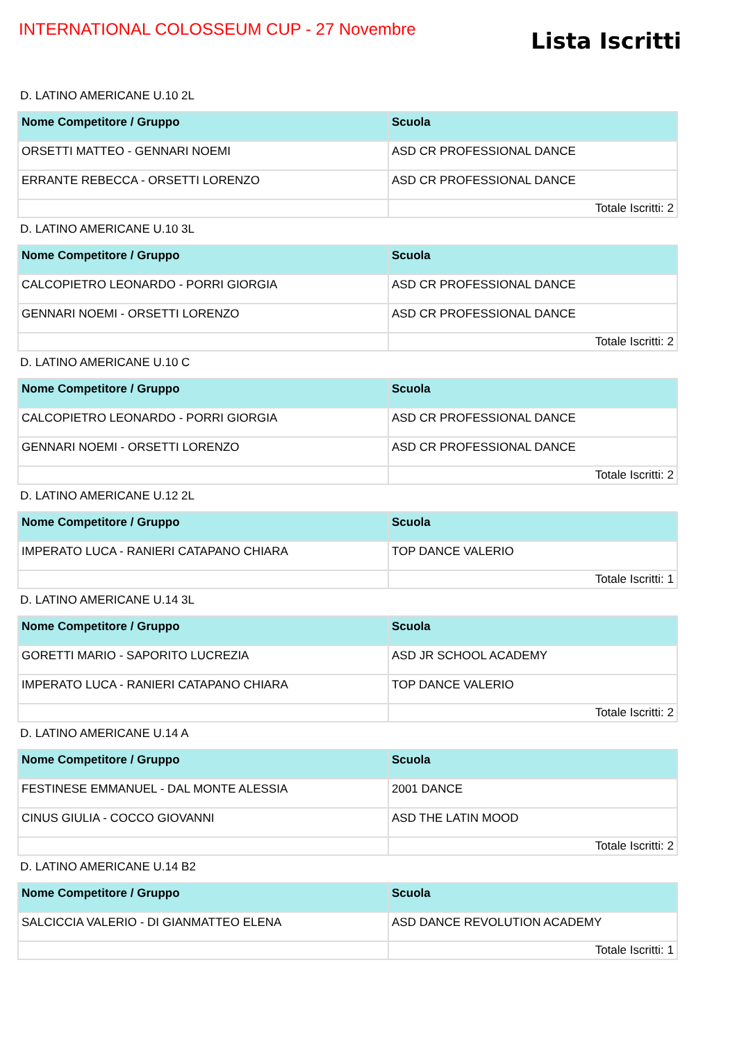INTERNATIONAL COLOSSEUM CUP - 27 Novembre
Lista Iscritti
D. LATINO AMERICANE U.10 2L
| Nome Competitore / Gruppo | Scuola |
| --- | --- |
| ORSETTI MATTEO - GENNARI NOEMI | ASD CR PROFESSIONAL DANCE |
| ERRANTE REBECCA - ORSETTI LORENZO | ASD CR PROFESSIONAL DANCE |
| | Totale Iscritti: 2 |
D. LATINO AMERICANE U.10 3L
| Nome Competitore / Gruppo | Scuola |
| --- | --- |
| CALCOPIETRO LEONARDO - PORRI GIORGIA | ASD CR PROFESSIONAL DANCE |
| GENNARI NOEMI - ORSETTI LORENZO | ASD CR PROFESSIONAL DANCE |
| | Totale Iscritti: 2 |
D. LATINO AMERICANE U.10 C
| Nome Competitore / Gruppo | Scuola |
| --- | --- |
| CALCOPIETRO LEONARDO - PORRI GIORGIA | ASD CR PROFESSIONAL DANCE |
| GENNARI NOEMI - ORSETTI LORENZO | ASD CR PROFESSIONAL DANCE |
| | Totale Iscritti: 2 |
D. LATINO AMERICANE U.12 2L
| Nome Competitore / Gruppo | Scuola |
| --- | --- |
| IMPERATO LUCA - RANIERI CATAPANO CHIARA | TOP DANCE VALERIO |
| | Totale Iscritti: 1 |
D. LATINO AMERICANE U.14 3L
| Nome Competitore / Gruppo | Scuola |
| --- | --- |
| GORETTI MARIO - SAPORITO LUCREZIA | ASD JR SCHOOL ACADEMY |
| IMPERATO LUCA - RANIERI CATAPANO CHIARA | TOP DANCE VALERIO |
| | Totale Iscritti: 2 |
D. LATINO AMERICANE U.14 A
| Nome Competitore / Gruppo | Scuola |
| --- | --- |
| FESTINESE EMMANUEL - DAL MONTE ALESSIA | 2001 DANCE |
| CINUS GIULIA - COCCO GIOVANNI | ASD THE LATIN MOOD |
| | Totale Iscritti: 2 |
D. LATINO AMERICANE U.14 B2
| Nome Competitore / Gruppo | Scuola |
| --- | --- |
| SALCICCIA VALERIO - DI GIANMATTEO ELENA | ASD DANCE REVOLUTION ACADEMY |
| | Totale Iscritti: 1 |